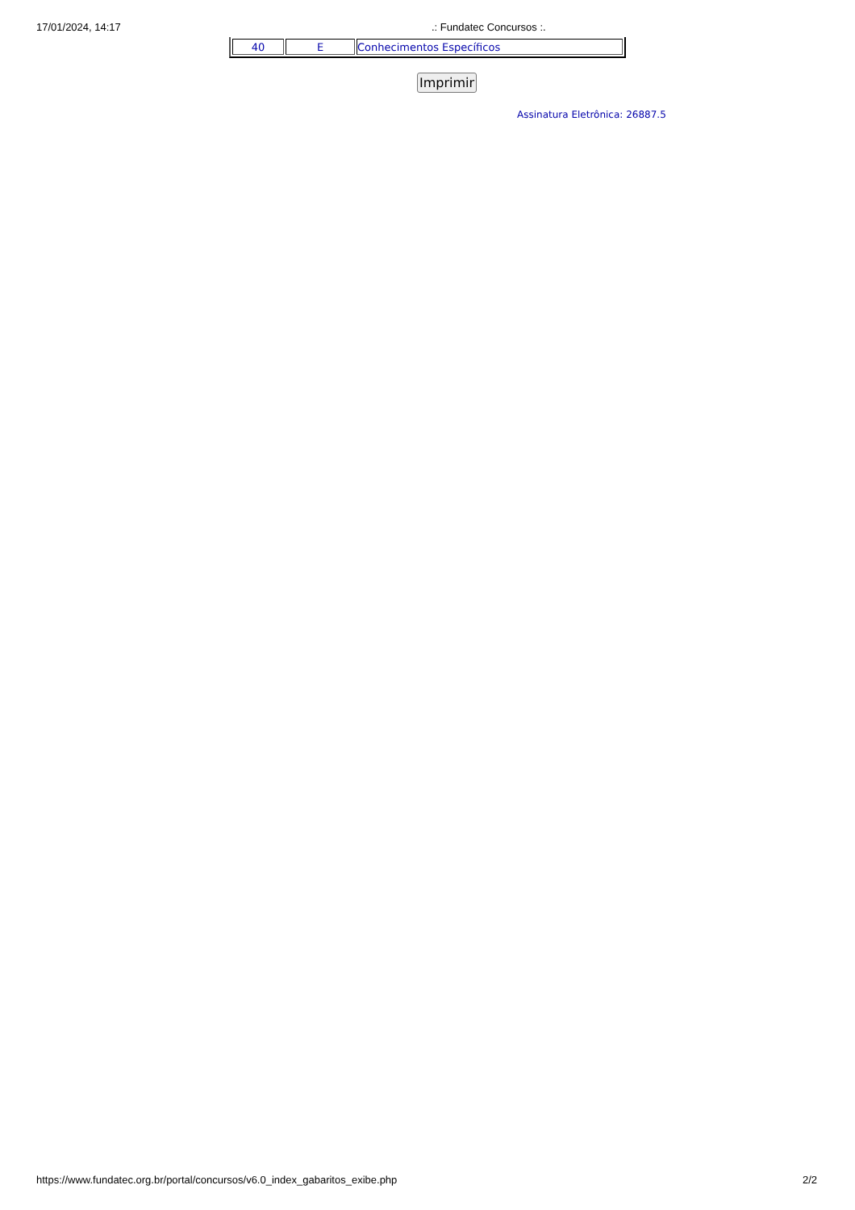17/01/2024, 14:17.: Fundatec Concursos :.
| 40 | E | Conhecimentos Específicos |
Imprimir
Assinatura Eletrônica: 26887.5
https://www.fundatec.org.br/portal/concursos/v6.0_index_gabaritos_exibe.php 2/2